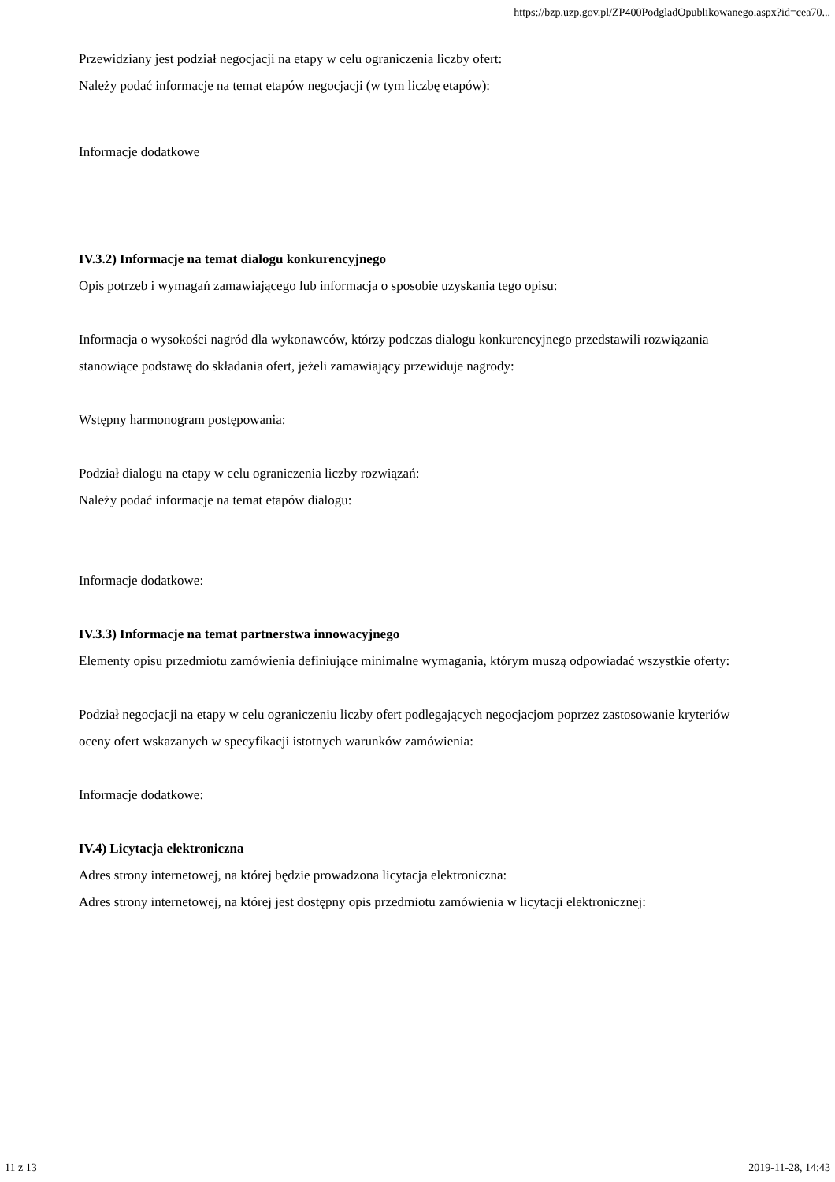https://bzp.uzp.gov.pl/ZP400PodgladOpublikowanego.aspx?id=cea70...
Przewidziany jest podział negocjacji na etapy w celu ograniczenia liczby ofert:
Należy podać informacje na temat etapów negocjacji (w tym liczbę etapów):
Informacje dodatkowe
IV.3.2) Informacje na temat dialogu konkurencyjnego
Opis potrzeb i wymagań zamawiającego lub informacja o sposobie uzyskania tego opisu:
Informacja o wysokości nagród dla wykonawców, którzy podczas dialogu konkurencyjnego przedstawili rozwiązania stanowiące podstawę do składania ofert, jeżeli zamawiający przewiduje nagrody:
Wstępny harmonogram postępowania:
Podział dialogu na etapy w celu ograniczenia liczby rozwiązań:
Należy podać informacje na temat etapów dialogu:
Informacje dodatkowe:
IV.3.3) Informacje na temat partnerstwa innowacyjnego
Elementy opisu przedmiotu zamówienia definiujące minimalne wymagania, którym muszą odpowiadać wszystkie oferty:
Podział negocjacji na etapy w celu ograniczeniu liczby ofert podlegających negocjacjom poprzez zastosowanie kryteriów oceny ofert wskazanych w specyfikacji istotnych warunków zamówienia:
Informacje dodatkowe:
IV.4) Licytacja elektroniczna
Adres strony internetowej, na której będzie prowadzona licytacja elektroniczna:
Adres strony internetowej, na której jest dostępny opis przedmiotu zamówienia w licytacji elektronicznej:
11 z 13 2019-11-28, 14:43